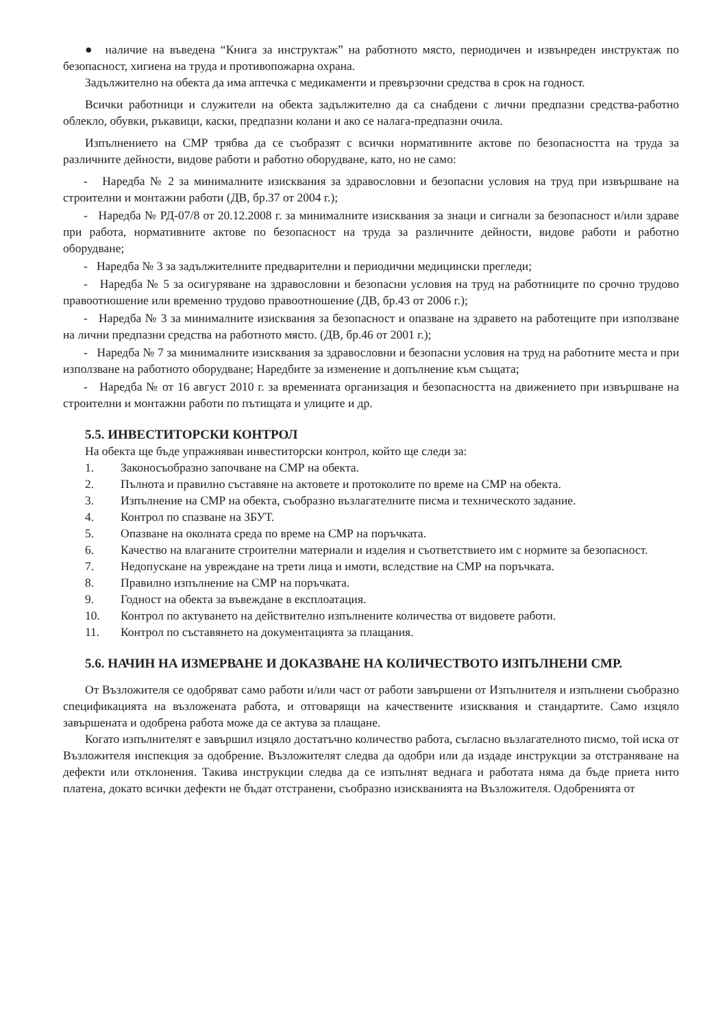● наличие на въведена “Книга за инструктаж” на работното място, периодичен и извънреден инструктаж по безопасност, хигиена на труда и противопожарна охрана.
Задължително на обекта да има аптечка с медикаменти и превързочни средства в срок на годност.
Всички работници и служители на обекта задължително да са снабдени с лични предпазни средства-работно облекло, обувки, ръкавици, каски, предпазни колани и ако се налага-предпазни очила.
Изпълнението на СМР трябва да се съобразят с всички нормативните актове по безопасността на труда за различните дейности, видове работи и работно оборудване, като, но не само:
- Наредба № 2 за минималните изисквания за здравословни и безопасни условия на труд при извършване на строителни и монтажни работи (ДВ, бр.37 от 2004 г.);
- Наредба № РД-07/8 от 20.12.2008 г. за минималните изисквания за знаци и сигнали за безопасност и/или здраве при работа, нормативните актове по безопасност на труда за различните дейности, видове работи и работно оборудване;
- Наредба № 3 за задължителните предварителни и периодични медицински прегледи;
- Наредба № 5 за осигуряване на здравословни и безопасни условия на труд на работниците по срочно трудово правоотношение или временно трудово правоотношение (ДВ, бр.43 от 2006 г.);
- Наредба № 3 за минималните изисквания за безопасност и опазване на здравето на работещите при използване на лични предпазни средства на работното място. (ДВ, бр.46 от 2001 г.);
- Наредба № 7 за минималните изисквания за здравословни и безопасни условия на труд на работните места и при използване на работното оборудване; Наредбите за изменение и допълнение към същата;
- Наредба № от 16 август 2010 г. за временната организация и безопасността на движението при извършване на строителни и монтажни работи по пътищата и улиците и др.
5.5. ИНВЕСТИТОРСКИ КОНТРОЛ
На обекта ще бъде упражняван инвеститорски контрол, който ще следи за:
1. Законосъобразно започване на СМР на обекта.
2. Пълнота и правилно съставяне на актовете и протоколите по време на СМР на обекта.
3. Изпълнение на СМР на обекта, съобразно възлагателните писма и техническото задание.
4. Контрол по спазване на ЗБУТ.
5. Опазване на околната среда по време на СМР на поръчката.
6. Качество на влаганите строителни материали и изделия и съответствието им с нормите за безопасност.
7. Недопускане на увреждане на трети лица и имоти, вследствие на СМР на поръчката.
8. Правилно изпълнение на СМР на поръчката.
9. Годност на обекта за въвеждане в експлоатация.
10. Контрол по актуването на действително изпълнените количества от видовете работи.
11. Контрол по съставянето на документацията за плащания.
5.6. НАЧИН НА ИЗМЕРВАНЕ И ДОКАЗВАНЕ НА КОЛИЧЕСТВОТО ИЗПЪЛНЕНИ СМР.
От Възложителя се одобряват само работи и/или част от работи завършени от Изпълнителя и изпълнени съобразно спецификацията на възложената работа, и отговарящи на качествените изисквания и стандартите. Само изцяло завършената и одобрена работа може да се актува за плащане.
Когато изпълнителят е завършил изцяло достатъчно количество работа, съгласно възлагателното писмо, той иска от Възложителя инспекция за одобрение. Възложителят следва да одобри или да издаде инструкции за отстраняване на дефекти или отклонения. Такива инструкции следва да се изпълнят веднага и работата няма да бъде приета нито платена, докато всички дефекти не бъдат отстранени, съобразно изискванията на Възложителя. Одобренията от